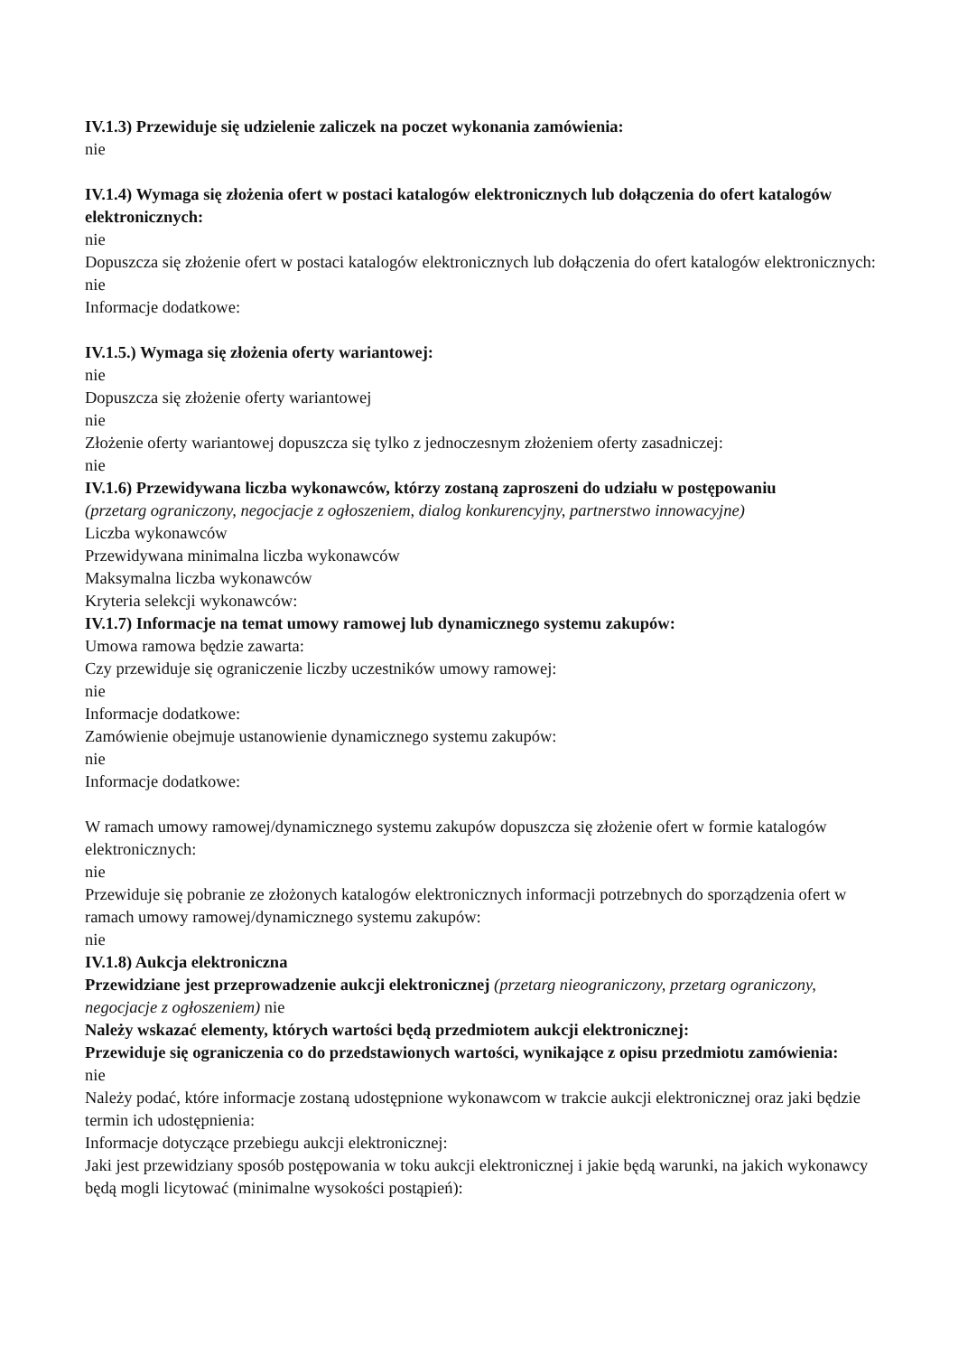IV.1.3) Przewiduje się udzielenie zaliczek na poczet wykonania zamówienia:
nie
IV.1.4) Wymaga się złożenia ofert w postaci katalogów elektronicznych lub dołączenia do ofert katalogów elektronicznych:
nie
Dopuszcza się złożenie ofert w postaci katalogów elektronicznych lub dołączenia do ofert katalogów elektronicznych:
nie
Informacje dodatkowe:
IV.1.5.) Wymaga się złożenia oferty wariantowej:
nie
Dopuszcza się złożenie oferty wariantowej
nie
Złożenie oferty wariantowej dopuszcza się tylko z jednoczesnym złożeniem oferty zasadniczej:
nie
IV.1.6) Przewidywana liczba wykonawców, którzy zostaną zaproszeni do udziału w postępowaniu
(przetarg ograniczony, negocjacje z ogłoszeniem, dialog konkurencyjny, partnerstwo innowacyjne)
Liczba wykonawców
Przewidywana minimalna liczba wykonawców
Maksymalna liczba wykonawców
Kryteria selekcji wykonawców:
IV.1.7) Informacje na temat umowy ramowej lub dynamicznego systemu zakupów:
Umowa ramowa będzie zawarta:
Czy przewiduje się ograniczenie liczby uczestników umowy ramowej:
nie
Informacje dodatkowe:
Zamówienie obejmuje ustanowienie dynamicznego systemu zakupów:
nie
Informacje dodatkowe:
W ramach umowy ramowej/dynamicznego systemu zakupów dopuszcza się złożenie ofert w formie katalogów elektronicznych:
nie
Przewiduje się pobranie ze złożonych katalogów elektronicznych informacji potrzebnych do sporządzenia ofert w ramach umowy ramowej/dynamicznego systemu zakupów:
nie
IV.1.8) Aukcja elektroniczna
Przewidziane jest przeprowadzenie aukcji elektronicznej (przetarg nieograniczony, przetarg ograniczony, negocjacje z ogłoszeniem) nie
Należy wskazać elementy, których wartości będą przedmiotem aukcji elektronicznej:
Przewiduje się ograniczenia co do przedstawionych wartości, wynikające z opisu przedmiotu zamówienia:
nie
Należy podać, które informacje zostaną udostępnione wykonawcom w trakcie aukcji elektronicznej oraz jaki będzie termin ich udostępnienia:
Informacje dotyczące przebiegu aukcji elektronicznej:
Jaki jest przewidziany sposób postępowania w toku aukcji elektronicznej i jakie będą warunki, na jakich wykonawcy będą mogli licytować (minimalne wysokości postąpień):